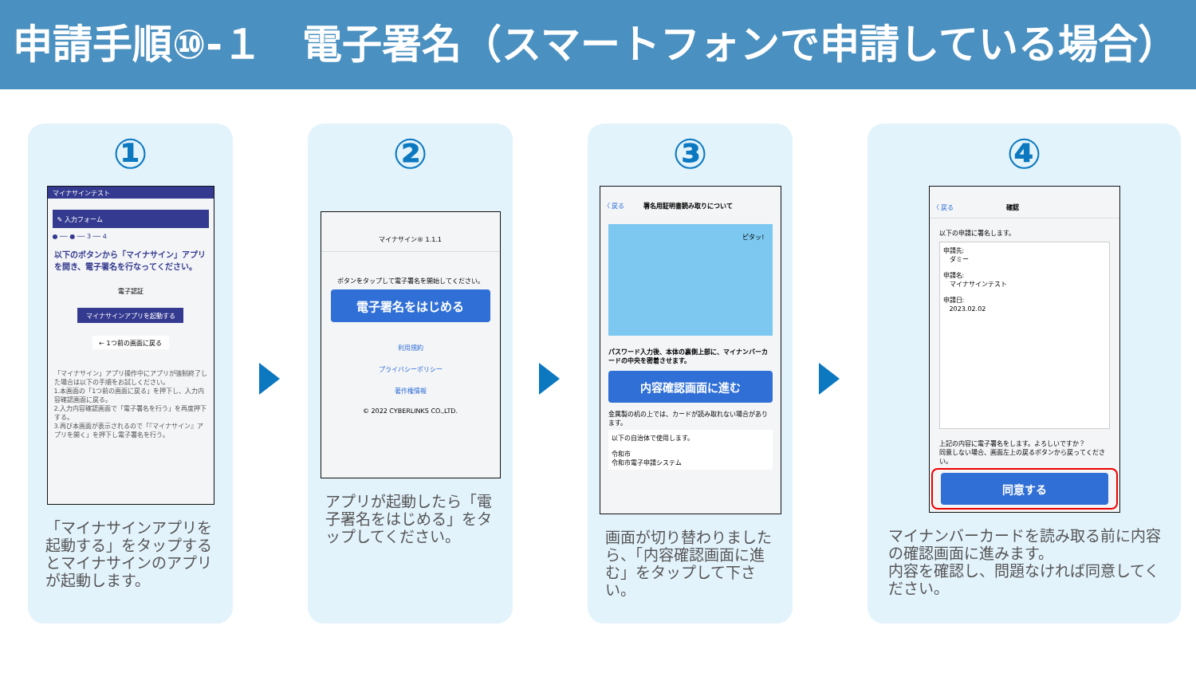申請手順⑩-１　電子署名（スマートフォンで申請している場合）
①
マイナサインテスト
✎ 入力フォーム
● ── ● ── 3 ── 4
以下のボタンから「マイナサイン」アプリを開き、電子署名を行なってください。
電子認証
マイナサインアプリを起動する
← 1つ前の画面に戻る
「マイナサイン」アプリ操作中にアプリが強制終了した場合は以下の手順をお試しください。
1.本画面の「1つ前の画面に戻る」を押下し、入力内容確認画面に戻る。
2.入力内容確認画面で「電子署名を行う」を再度押下する。
3.再び本画面が表示されるので「『マイナサイン』アプリを開く」を押下し電子署名を行う。
「マイナサインアプリを起動する」をタップするとマイナサインのアプリが起動します。
②
マイナサイン® 1.1.1
ボタンをタップして電子署名を開始してください。
電子署名をはじめる
利用規約
プライバシーポリシー
著作権情報
© 2022 CYBERLINKS CO.,LTD.
アプリが起動したら「電子署名をはじめる」をタップしてください。
③
〈 戻る　　　署名用証明書読み取りについて
ピタッ!
パスワード入力後、本体の裏側上部に、マイナンバーカードの中央を密着させます。
内容確認画面に進む
金属製の机の上では、カードが読み取れない場合があります。
以下の自治体で使用します。
令和市
令和市電子申請システム
画面が切り替わりましたら、「内容確認画面に進む」をタップして下さい。
④
〈 戻る 確認
以下の申請に署名します。
申請先:
　ダミー
申請名:
　マイナサインテスト
申請日:
　2023.02.02
上記の内容に電子署名をします。よろしいですか？
同意しない場合、画面左上の戻るボタンから戻ってください。
同意する
マイナンバーカードを読み取る前に内容の確認画面に進みます。
内容を確認し、問題なければ同意してください。